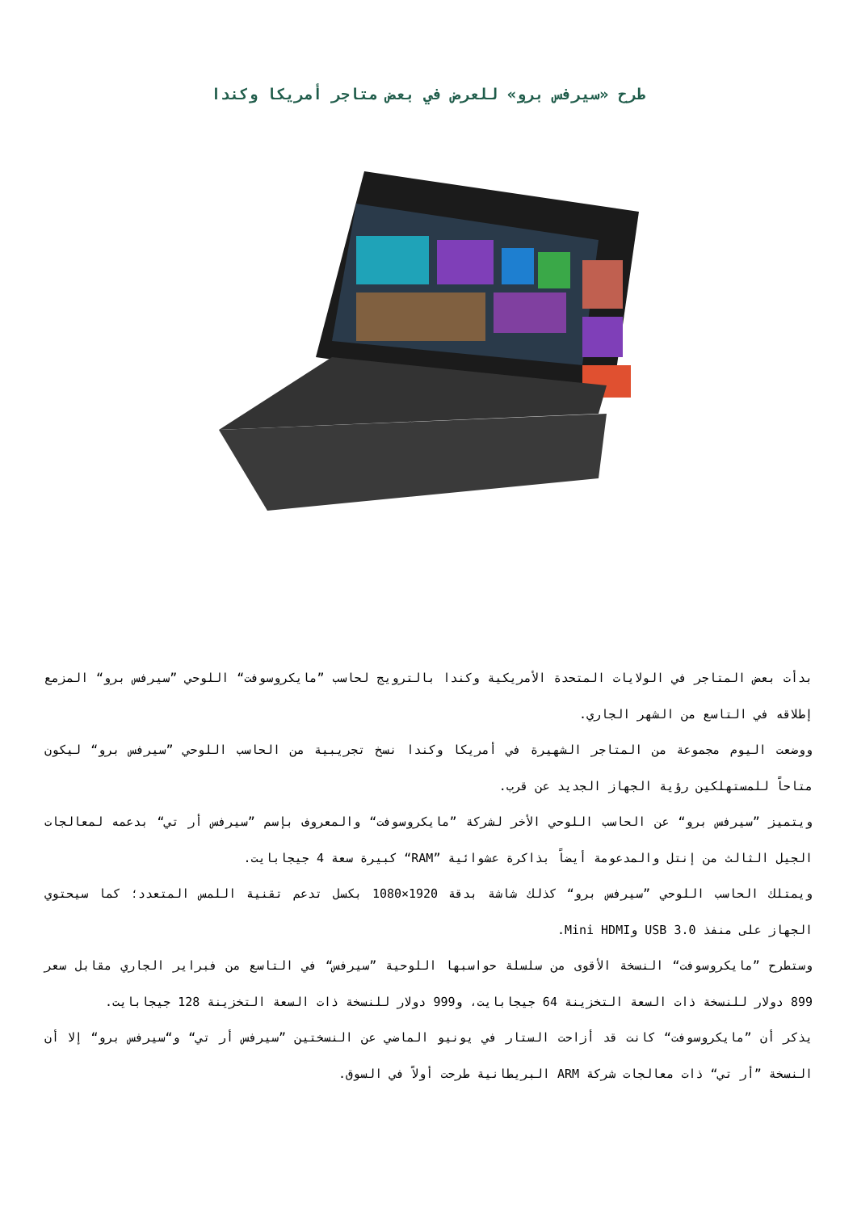طرح «سيرفس برو» للعرض في بعض متاجر أمريكا وكندا
بدأت بعض المتاجر في الولايات المتحدة الأمريكية وكندا بالترويج لحاسب ”مايكروسوفت“ اللوحي ”سيرفس برو“ المزمع إطلاقه في التاسع من الشهر الجاري.
ووضعت اليوم مجموعة من المتاجر الشهيرة في أمريكا وكندا نسخ تجريبية من الحاسب اللوحي ”سيرفس برو“ ليكون متاحاً للمستهلكين رؤية الجهاز الجديد عن قرب.
ويتميز ”سيرفس برو“ عن الحاسب اللوحي الأخر لشركة ”مايكروسوفت“ والمعروف بإسم ”سيرفس أر تي“ بدعمه لمعالجات الجيل الثالث من إنتل والمدعومة أيضاً بذاكرة عشوائية ”RAM“ كبيرة سعة 4 جيجابايت.
ويمتلك الحاسب اللوحي ”سيرفس برو“ كذلك شاشة بدقة 1920×1080 بكسل تدعم تقنية اللمس المتعدد؛ كما سيحتوي الجهاز على منفذ USB 3.0 وMini HDMI.
وستطرح ”مايكروسوفت“ النسخة الأقوى من سلسلة حواسبها اللوحية ”سيرفس“ في التاسع من فبراير الجاري مقابل سعر 899 دولار للنسخة ذات السعة التخزينة 64 جيجابايت، و999 دولار للنسخة ذات السعة التخزينة 128 جيجابايت.
يذكر أن ”مايكروسوفت“ كانت قد أزاحت الستار في يونيو الماضي عن النسختين ”سيرفس أر تي“ و“سيرفس برو“ إلا أن النسخة ”أر تي“ ذات معالجات شركة ARM البريطانية طرحت أولاً في السوق.